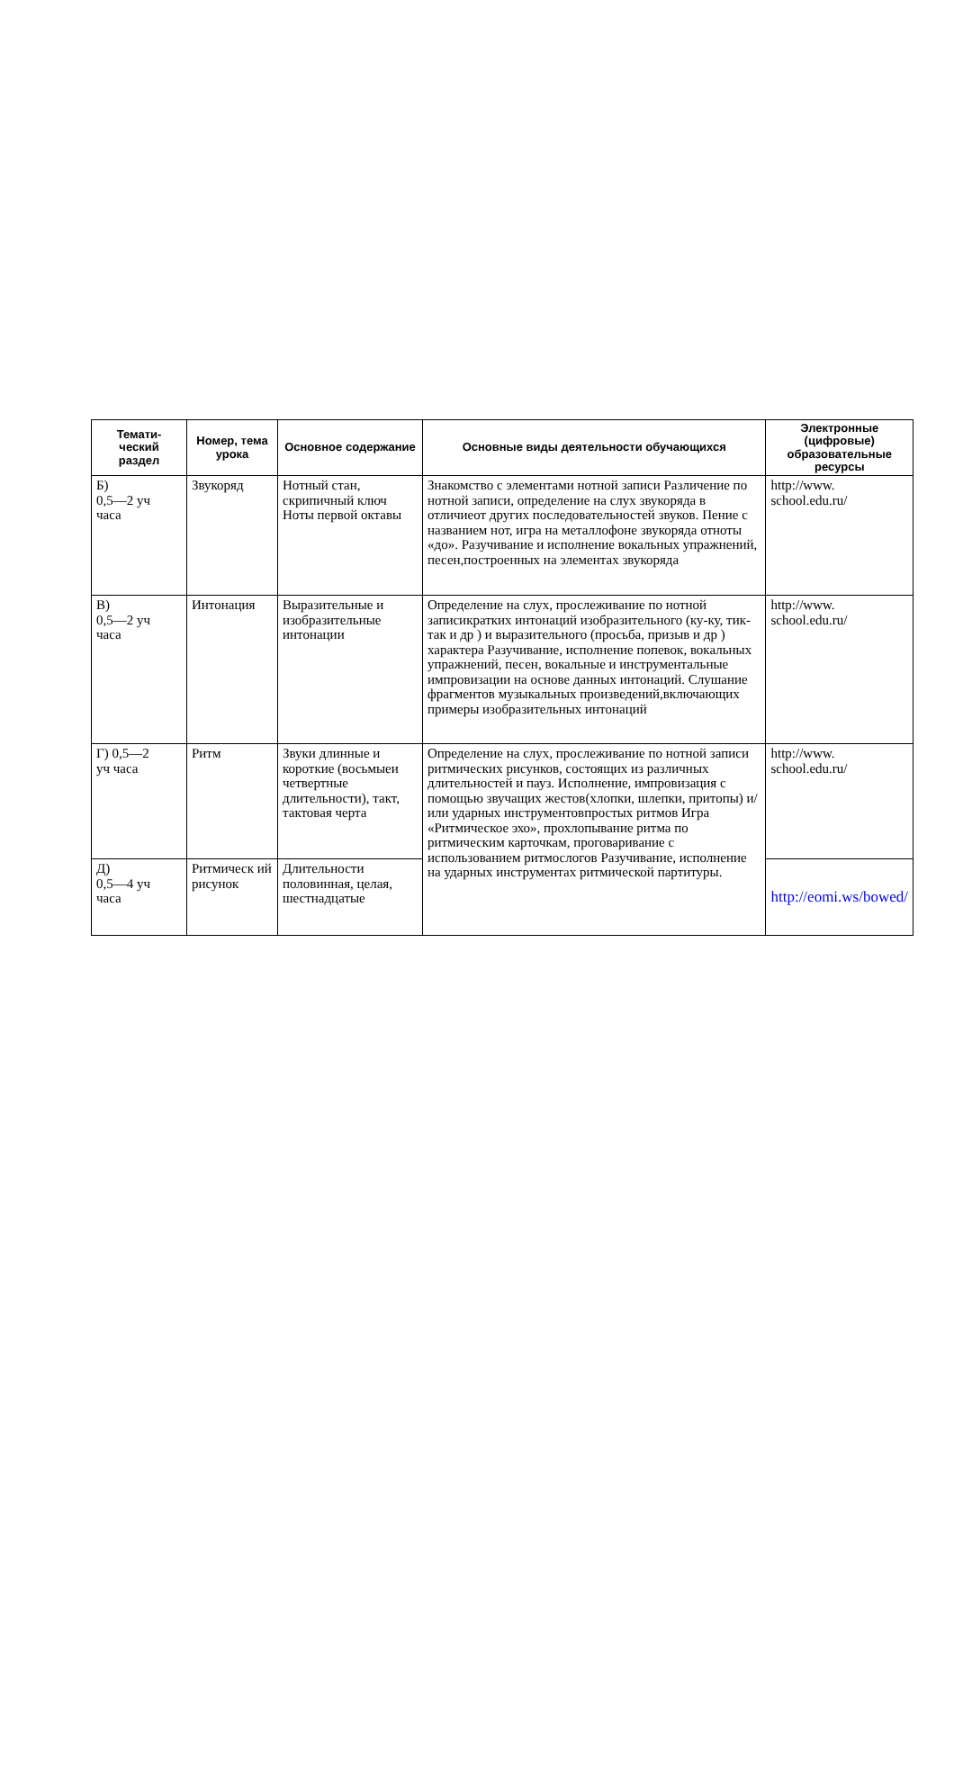| Темати- ческий раздел | Номер, тема урока | Основное содержание | Основные виды деятельности обучающихся | Электронные (цифровые) образовательные ресурсы |
| --- | --- | --- | --- | --- |
| Б) 0,5—2 уч часа | Звукоряд | Нотный стан, скрипичный ключ Ноты первой октавы | Знакомство с элементами нотной записи Различение по нотной записи, определение на слух звукоряда в отличиеот других последовательностей звуков. Пение с названием нот, игра на металлофоне звукоряда отноты «до». Разучивание и исполнение вокальных упражнений, песен,построенных на элементах звукоряда | http://www. school.edu.ru/ |
| В) 0,5—2 уч часа | Интонация | Выразительные и изобразительные интонации | Определение на слух, прослеживание по нотной записикратких интонаций изобразительного (ку-ку, тик-так и др ) и выразительного (просьба, призыв и др ) характера Разучивание, исполнение попевок, вокальных упражнений, песен, вокальные и инструментальные импровизации на основе данных интонаций. Слушание фрагментов музыкальных произведений,включающих примеры изобразительных интонаций | http://www. school.edu.ru/ |
| Г) 0,5—2 уч часа | Ритм | Звуки длинные и короткие (восьмыеи четвертные длительности), такт, тактовая черта | Определение на слух, прослеживание по нотной записи ритмических рисунков, состоящих из различных длительностей и пауз. Исполнение, импровизация с помощью звучащих жестов(хлопки, шлепки, притопы) и/или ударных инструментовпростых ритмов Игра «Ритмическое эхо», прохлопывание ритма по ритмическим карточкам, проговаривание с использованием ритмослогов Разучивание, исполнение на ударных инструментах ритмической партитуры. | http://www. school.edu.ru/ |
| Д) 0,5—4 уч часа | Ритмическ ий рисунок | Длительности половинная, целая, шестнадцатые | | http://eomi.ws/bowed/ |